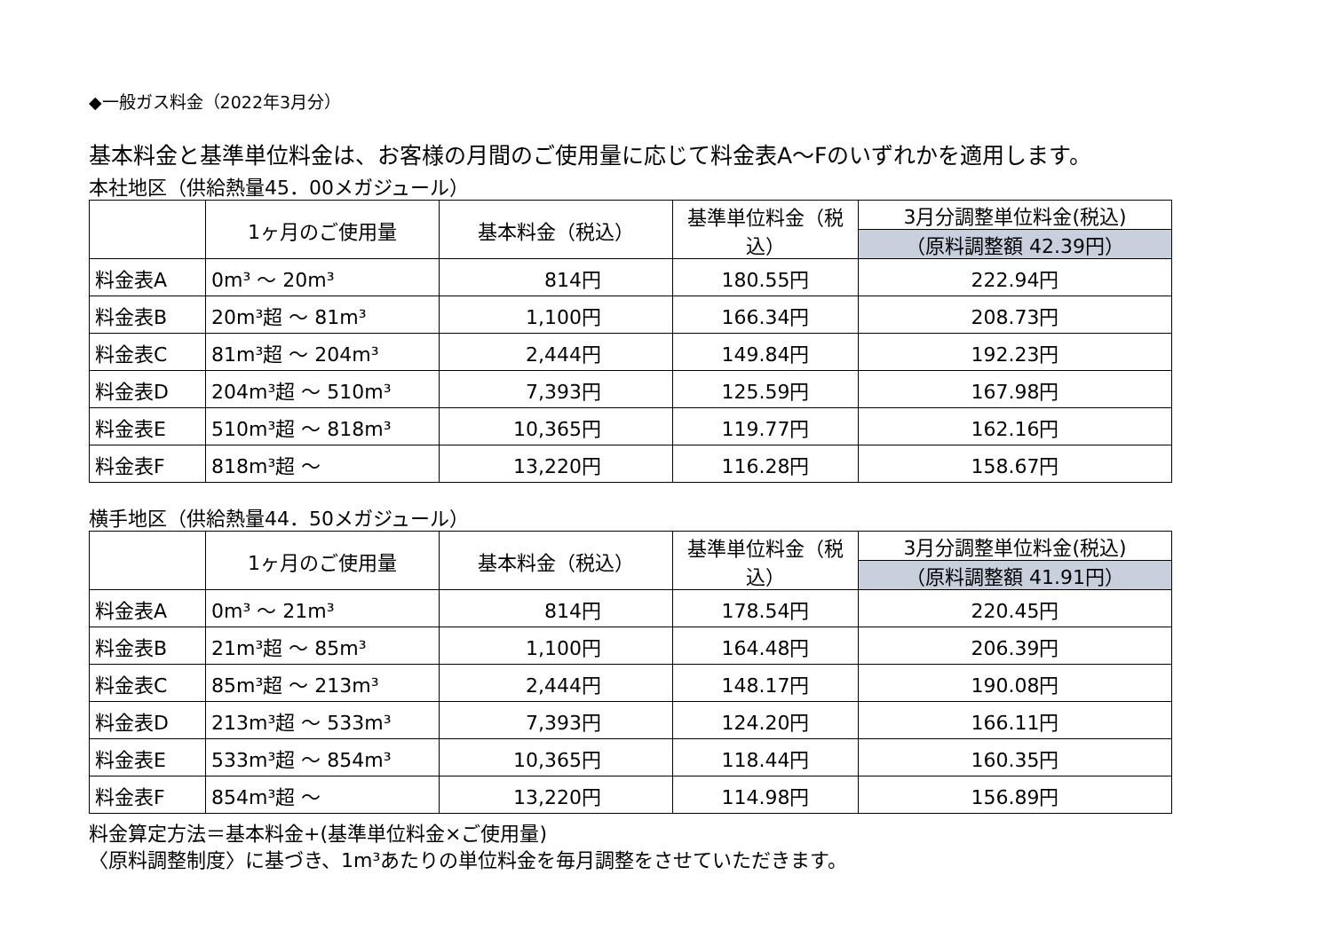◆一般ガス料金（2022年3月分）
基本料金と基準単位料金は、お客様の月間のご使用量に応じて料金表A～Fのいずれかを適用します。
本社地区（供給熱量45．00メガジュール）
| | 1ヶ月のご使用量 | 基本料金（税込） | 基準単位料金（税込） | 3月分調整単位料金(税込) |
| | | | | （原料調整額 42.39円） |
| 料金表A | 0m³ ～ 20m³ | 814円 | 180.55円 | 222.94円 |
| 料金表B | 20m³超 ～ 81m³ | 1,100円 | 166.34円 | 208.73円 |
| 料金表C | 81m³超 ～ 204m³ | 2,444円 | 149.84円 | 192.23円 |
| 料金表D | 204m³超 ～ 510m³ | 7,393円 | 125.59円 | 167.98円 |
| 料金表E | 510m³超 ～ 818m³ | 10,365円 | 119.77円 | 162.16円 |
| 料金表F | 818m³超 ～ | 13,220円 | 116.28円 | 158.67円 |
横手地区（供給熱量44．50メガジュール）
| | 1ヶ月のご使用量 | 基本料金（税込） | 基準単位料金（税込） | 3月分調整単位料金(税込) |
| | | | | （原料調整額 41.91円） |
| 料金表A | 0m³ ～ 21m³ | 814円 | 178.54円 | 220.45円 |
| 料金表B | 21m³超 ～ 85m³ | 1,100円 | 164.48円 | 206.39円 |
| 料金表C | 85m³超 ～ 213m³ | 2,444円 | 148.17円 | 190.08円 |
| 料金表D | 213m³超 ～ 533m³ | 7,393円 | 124.20円 | 166.11円 |
| 料金表E | 533m³超 ～ 854m³ | 10,365円 | 118.44円 | 160.35円 |
| 料金表F | 854m³超 ～ | 13,220円 | 114.98円 | 156.89円 |
料金算定方法＝基本料金+(基準単位料金×ご使用量)
〈原料調整制度〉に基づき、1m³あたりの単位料金を毎月調整をさせていただきます。